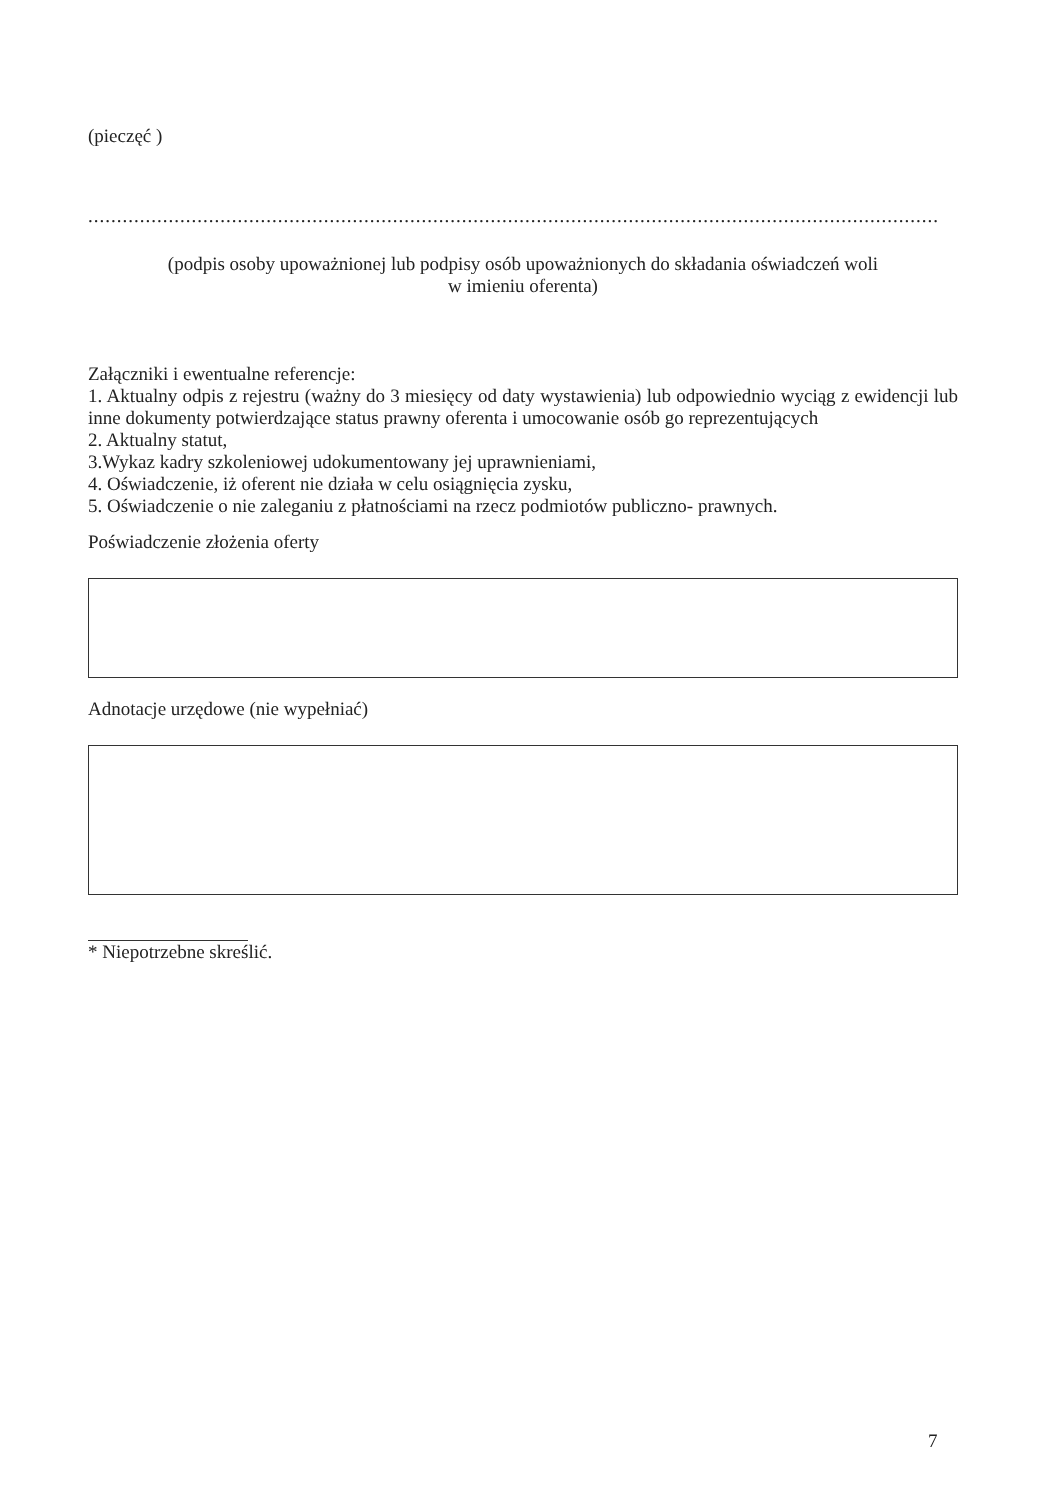(pieczęć )
..........................................................................................................................................................................
(podpis osoby upoważnionej lub podpisy osób upoważnionych do składania oświadczeń woli
w imieniu oferenta)
Załączniki i ewentualne referencje:
1. Aktualny odpis z rejestru (ważny do 3 miesięcy od daty wystawienia) lub odpowiednio wyciąg z ewidencji lub inne dokumenty potwierdzające status prawny oferenta i umocowanie osób go reprezentujących
2. Aktualny statut,
3.Wykaz kadry szkoleniowej udokumentowany jej uprawnieniami,
4. Oświadczenie, iż oferent nie działa w celu osiągnięcia zysku,
5. Oświadczenie o nie zaleganiu z płatnościami na rzecz podmiotów publiczno- prawnych.
Poświadczenie złożenia oferty
Adnotacje urzędowe (nie wypełniać)
* Niepotrzebne skreślić.
7